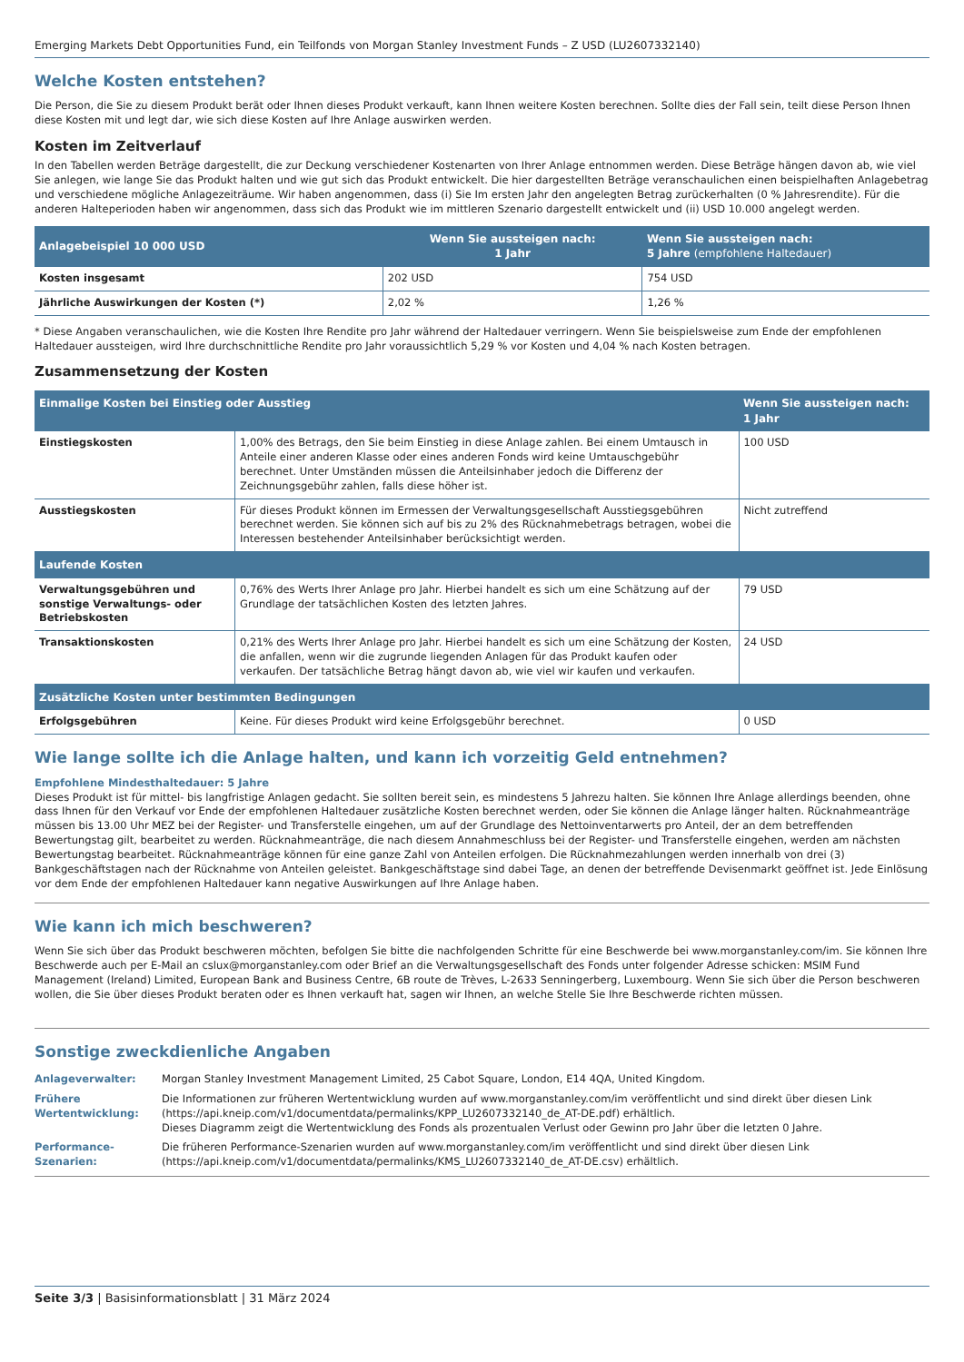Emerging Markets Debt Opportunities Fund, ein Teilfonds von Morgan Stanley Investment Funds – Z USD (LU2607332140)
Welche Kosten entstehen?
Die Person, die Sie zu diesem Produkt berät oder Ihnen dieses Produkt verkauft, kann Ihnen weitere Kosten berechnen. Sollte dies der Fall sein, teilt diese Person Ihnen diese Kosten mit und legt dar, wie sich diese Kosten auf Ihre Anlage auswirken werden.
Kosten im Zeitverlauf
In den Tabellen werden Beträge dargestellt, die zur Deckung verschiedener Kostenarten von Ihrer Anlage entnommen werden. Diese Beträge hängen davon ab, wie viel Sie anlegen, wie lange Sie das Produkt halten und wie gut sich das Produkt entwickelt. Die hier dargestellten Beträge veranschaulichen einen beispielhaften Anlagebetrag und verschiedene mögliche Anlagezeiträume. Wir haben angenommen, dass (i) Sie Im ersten Jahr den angelegten Betrag zurückerhalten (0 % Jahresrendite). Für die anderen Halteperioden haben wir angenommen, dass sich das Produkt wie im mittleren Szenario dargestellt entwickelt und (ii) USD 10.000 angelegt werden.
| Anlagebeispiel 10 000 USD | Wenn Sie aussteigen nach: 1 Jahr | Wenn Sie aussteigen nach: 5 Jahre (empfohlene Haltedauer) |
| --- | --- | --- |
| Kosten insgesamt | 202 USD | 754 USD |
| Jährliche Auswirkungen der Kosten (*) | 2,02 % | 1,26 % |
* Diese Angaben veranschaulichen, wie die Kosten Ihre Rendite pro Jahr während der Haltedauer verringern. Wenn Sie beispielsweise zum Ende der empfohlenen Haltedauer aussteigen, wird Ihre durchschnittliche Rendite pro Jahr voraussichtlich 5,29 % vor Kosten und 4,04 % nach Kosten betragen.
Zusammensetzung der Kosten
| Einmalige Kosten bei Einstieg oder Ausstieg | | Wenn Sie aussteigen nach: 1 Jahr |
| --- | --- | --- |
| Einstiegskosten | 1,00% des Betrags, den Sie beim Einstieg in diese Anlage zahlen. Bei einem Umtausch in Anteile einer anderen Klasse oder eines anderen Fonds wird keine Umtauschgebühr berechnet. Unter Umständen müssen die Anteilsinhaber jedoch die Differenz der Zeichnungsgebühr zahlen, falls diese höher ist. | 100 USD |
| Ausstiegskosten | Für dieses Produkt können im Ermessen der Verwaltungsgesellschaft Ausstiegsgebühren berechnet werden. Sie können sich auf bis zu 2% des Rücknahmebetrags betragen, wobei die Interessen bestehender Anteilsinhaber berücksichtigt werden. | Nicht zutreffend |
| Laufende Kosten | | |
| Verwaltungsgebühren und sonstige Verwaltungs- oder Betriebskosten | 0,76% des Werts Ihrer Anlage pro Jahr. Hierbei handelt es sich um eine Schätzung auf der Grundlage der tatsächlichen Kosten des letzten Jahres. | 79 USD |
| Transaktionskosten | 0,21% des Werts Ihrer Anlage pro Jahr. Hierbei handelt es sich um eine Schätzung der Kosten, die anfallen, wenn wir die zugrunde liegenden Anlagen für das Produkt kaufen oder verkaufen. Der tatsächliche Betrag hängt davon ab, wie viel wir kaufen und verkaufen. | 24 USD |
| Zusätzliche Kosten unter bestimmten Bedingungen | | |
| Erfolgsgebühren | Keine. Für dieses Produkt wird keine Erfolgsgebühr berechnet. | 0 USD |
Wie lange sollte ich die Anlage halten, und kann ich vorzeitig Geld entnehmen?
Empfohlene Mindesthaltedauer: 5 Jahre
Dieses Produkt ist für mittel- bis langfristige Anlagen gedacht. Sie sollten bereit sein, es mindestens 5 Jahrezu halten. Sie können Ihre Anlage allerdings beenden, ohne dass Ihnen für den Verkauf vor Ende der empfohlenen Haltedauer zusätzliche Kosten berechnet werden, oder Sie können die Anlage länger halten. Rücknahmeanträge müssen bis 13.00 Uhr MEZ bei der Register- und Transferstelle eingehen, um auf der Grundlage des Nettoinventarwerts pro Anteil, der an dem betreffenden Bewertungstag gilt, bearbeitet zu werden. Rücknahmeanträge, die nach diesem Annahmeschluss bei der Register- und Transferstelle eingehen, werden am nächsten Bewertungstag bearbeitet. Rücknahmeanträge können für eine ganze Zahl von Anteilen erfolgen. Die Rücknahmezahlungen werden innerhalb von drei (3) Bankgeschäftstagen nach der Rücknahme von Anteilen geleistet. Bankgeschäftstage sind dabei Tage, an denen der betreffende Devisenmarkt geöffnet ist. Jede Einlösung vor dem Ende der empfohlenen Haltedauer kann negative Auswirkungen auf Ihre Anlage haben.
Wie kann ich mich beschweren?
Wenn Sie sich über das Produkt beschweren möchten, befolgen Sie bitte die nachfolgenden Schritte für eine Beschwerde bei www.morganstanley.com/im. Sie können Ihre Beschwerde auch per E-Mail an cslux@morganstanley.com oder Brief an die Verwaltungsgesellschaft des Fonds unter folgender Adresse schicken: MSIM Fund Management (Ireland) Limited, European Bank and Business Centre, 6B route de Trèves, L-2633 Senningerberg, Luxembourg. Wenn Sie sich über die Person beschweren wollen, die Sie über dieses Produkt beraten oder es Ihnen verkauft hat, sagen wir Ihnen, an welche Stelle Sie Ihre Beschwerde richten müssen.
Sonstige zweckdienliche Angaben
| Anlageverwalter: | Morgan Stanley Investment Management Limited, 25 Cabot Square, London, E14 4QA, United Kingdom. |
| Frühere Wertentwicklung: | Die Informationen zur früheren Wertentwicklung wurden auf www.morganstanley.com/im veröffentlicht und sind direkt über diesen Link (https://api.kneip.com/v1/documentdata/permalinks/KPP_LU2607332140_de_AT-DE.pdf) erhältlich. Dieses Diagramm zeigt die Wertentwicklung des Fonds als prozentualen Verlust oder Gewinn pro Jahr über die letzten 0 Jahre. |
| Performance-Szenarien: | Die früheren Performance-Szenarien wurden auf www.morganstanley.com/im veröffentlicht und sind direkt über diesen Link (https://api.kneip.com/v1/documentdata/permalinks/KMS_LU2607332140_de_AT-DE.csv) erhältlich. |
Seite 3/3 | Basisinformationsblatt | 31 März 2024